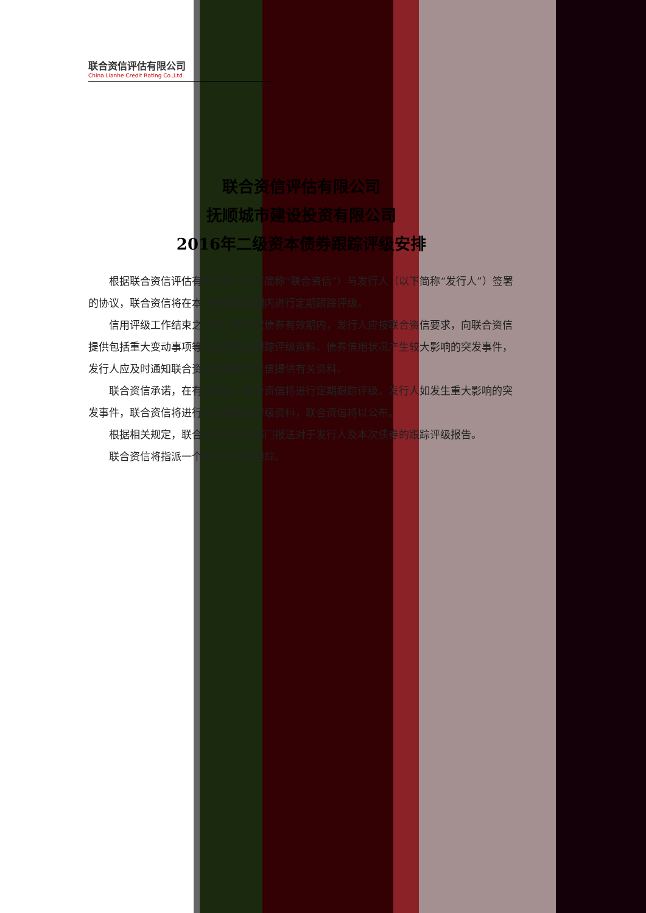联合资信评估有限公司
China Lianhe Credit Rating Co.,Ltd.
联合资信评估有限公司
抚顺城市建设投资有限公司
2016年二级资本债券跟踪评级安排
根据联合资信评估有限公司（以下简称“联合资信”）与发行人（以下简称“发行人”）签署的协议，联合资信将在本次债券存续期内进行定期跟踪评级。
信用评级工作结束之日起，在本次债券有效期内，发行人应按联合资信要求，向联合资信提供包括重大变动事项等内容在内的跟踪评级资料。债券信用状况产生较大影响的突发事件，发行人应及时通知联合资信并向联合资信提供有关资料。
联合资信承诺，在有效期内，联合资信将进行定期跟踪评级。发行人如发生重大影响的突发事件，联合资信将进行不定期跟踪评级资料，联合资信将以公布。
根据相关规定，联合资信保证在部门报送对于发行人及本次债券的跟踪评级报告。
联合资信将指派一个联系人及时跟踪。